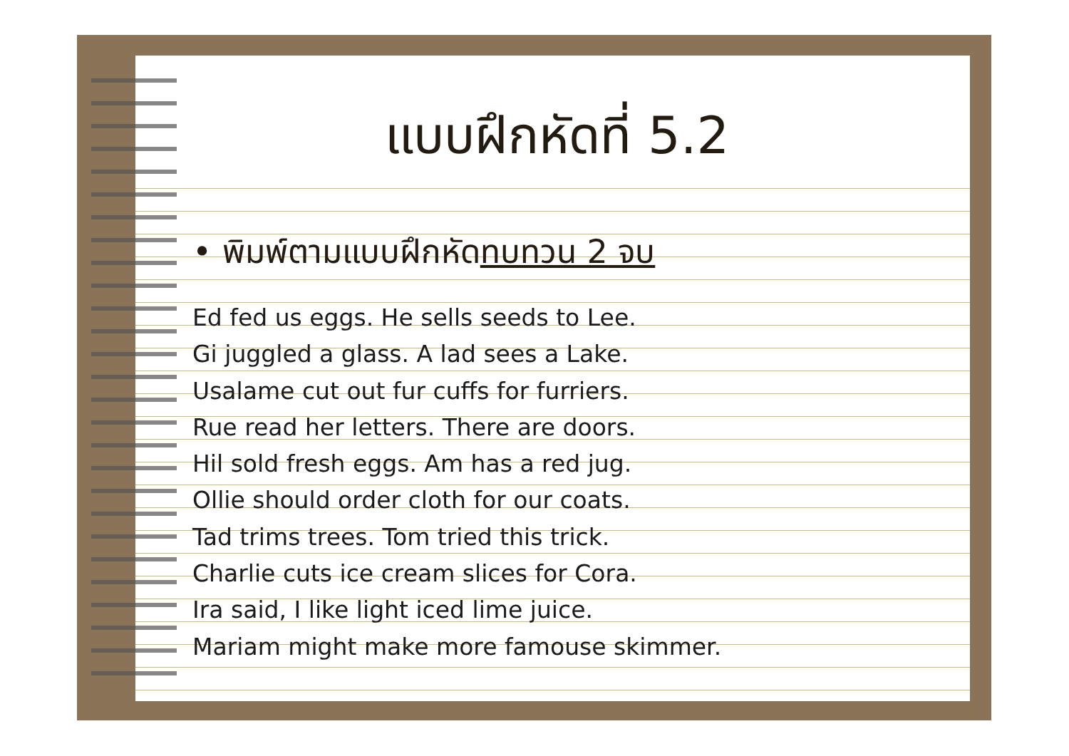แบบฝึกหัดที่ 5.2
• พิมพ์ตามแบบฝึกหัดทบทวน 2 จบ
Ed fed us eggs. He sells seeds to Lee.
Gi juggled a glass. A lad sees a Lake.
Usalame cut out fur cuffs for furriers.
Rue read her letters. There are doors.
Hil sold fresh eggs. Am has a red jug.
Ollie should order cloth for our coats.
Tad trims trees. Tom tried this trick.
Charlie cuts ice cream slices for Cora.
Ira said, I like light iced lime juice.
Mariam might make more famouse skimmer.